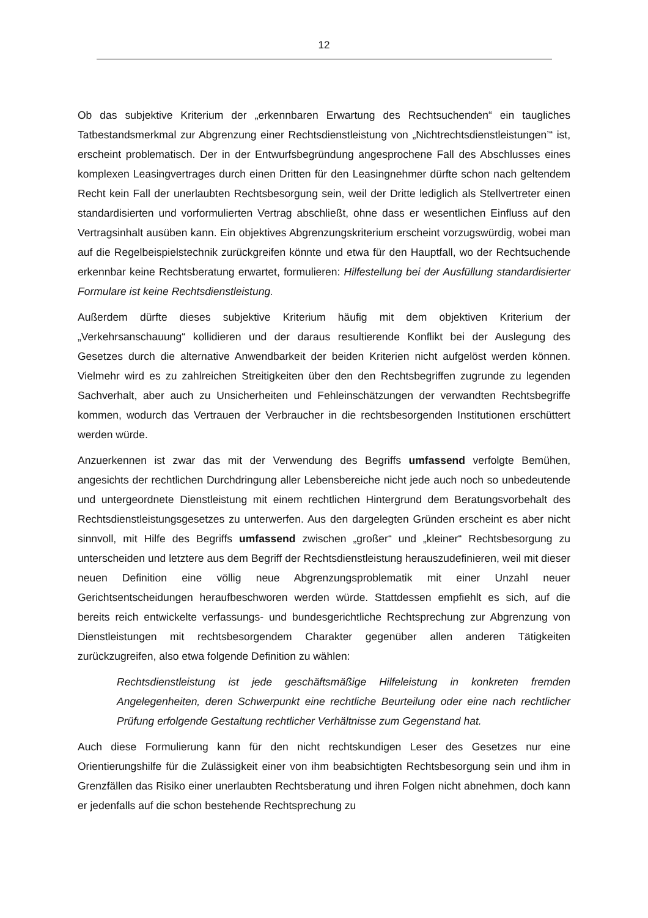12
Ob das subjektive Kriterium der „erkennbaren Erwartung des Rechtsuchenden“ ein taugliches Tatbestandsmerkmal zur Abgrenzung einer Rechtsdienstleistung von „Nichtrechtsdienstleistungen’“ ist, erscheint problematisch. Der in der Entwurfsbegründung angesprochene Fall des Abschlusses eines komplexen Leasingvertrages durch einen Dritten für den Leasingnehmer dürfte schon nach geltendem Recht kein Fall der unerlaubten Rechtsbesorgung sein, weil der Dritte lediglich als Stellvertreter einen standardisierten und vorformulierten Vertrag abschließt, ohne dass er wesentlichen Einfluss auf den Vertragsinhalt ausüben kann. Ein objektives Abgrenzungskriterium erscheint vorzugswürdig, wobei man auf die Regelbeispielstechnik zurückgreifen könnte und etwa für den Hauptfall, wo der Rechtsuchende erkennbar keine Rechtsberatung erwartet, formulieren: Hilfestellung bei der Ausfüllung standardisierter Formulare ist keine Rechtsdienstleistung.
Außerdem dürfte dieses subjektive Kriterium häufig mit dem objektiven Kriterium der „Verkehrsanschauung“ kollidieren und der daraus resultierende Konflikt bei der Auslegung des Gesetzes durch die alternative Anwendbarkeit der beiden Kriterien nicht aufgelöst werden können. Vielmehr wird es zu zahlreichen Streitigkeiten über den den Rechtsbegriffen zugrunde zu legenden Sachverhalt, aber auch zu Unsicherheiten und Fehleinschätzungen der verwandten Rechtsbegriffe kommen, wodurch das Vertrauen der Verbraucher in die rechtsbesorgenden Institutionen erschüttert werden würde.
Anzuerkennen ist zwar das mit der Verwendung des Begriffs umfassend verfolgte Bemühen, angesichts der rechtlichen Durchdringung aller Lebensbereiche nicht jede auch noch so unbedeutende und untergeordnete Dienstleistung mit einem rechtlichen Hintergrund dem Beratungsvorbehalt des Rechtsdienstleistungsgesetzes zu unterwerfen. Aus den dargelegten Gründen erscheint es aber nicht sinnvoll, mit Hilfe des Begriffs umfassend zwischen „großer“ und „kleiner“ Rechtsbesorgung zu unterscheiden und letztere aus dem Begriff der Rechtsdienstleistung herauszudefinieren, weil mit dieser neuen Definition eine völlig neue Abgrenzungsproblematik mit einer Unzahl neuer Gerichtsentscheidungen heraufbeschworen werden würde. Stattdessen empfiehlt es sich, auf die bereits reich entwickelte verfassungs- und bundesgerichtliche Rechtsprechung zur Abgrenzung von Dienstleistungen mit rechtsbesorgendem Charakter gegenüber allen anderen Tätigkeiten zurückzugreifen, also etwa folgende Definition zu wählen:
Rechtsdienstleistung ist jede geschäftsmäßige Hilfeleistung in konkreten fremden Angelegenheiten, deren Schwerpunkt eine rechtliche Beurteilung oder eine nach rechtlicher Prüfung erfolgende Gestaltung rechtlicher Verhältnisse zum Gegenstand hat.
Auch diese Formulierung kann für den nicht rechtskundigen Leser des Gesetzes nur eine Orientierungshilfe für die Zulässigkeit einer von ihm beabsichtigten Rechtsbesorgung sein und ihm in Grenzfällen das Risiko einer unerlaubten Rechtsberatung und ihren Folgen nicht abnehmen, doch kann er jedenfalls auf die schon bestehende Rechtsprechung zu